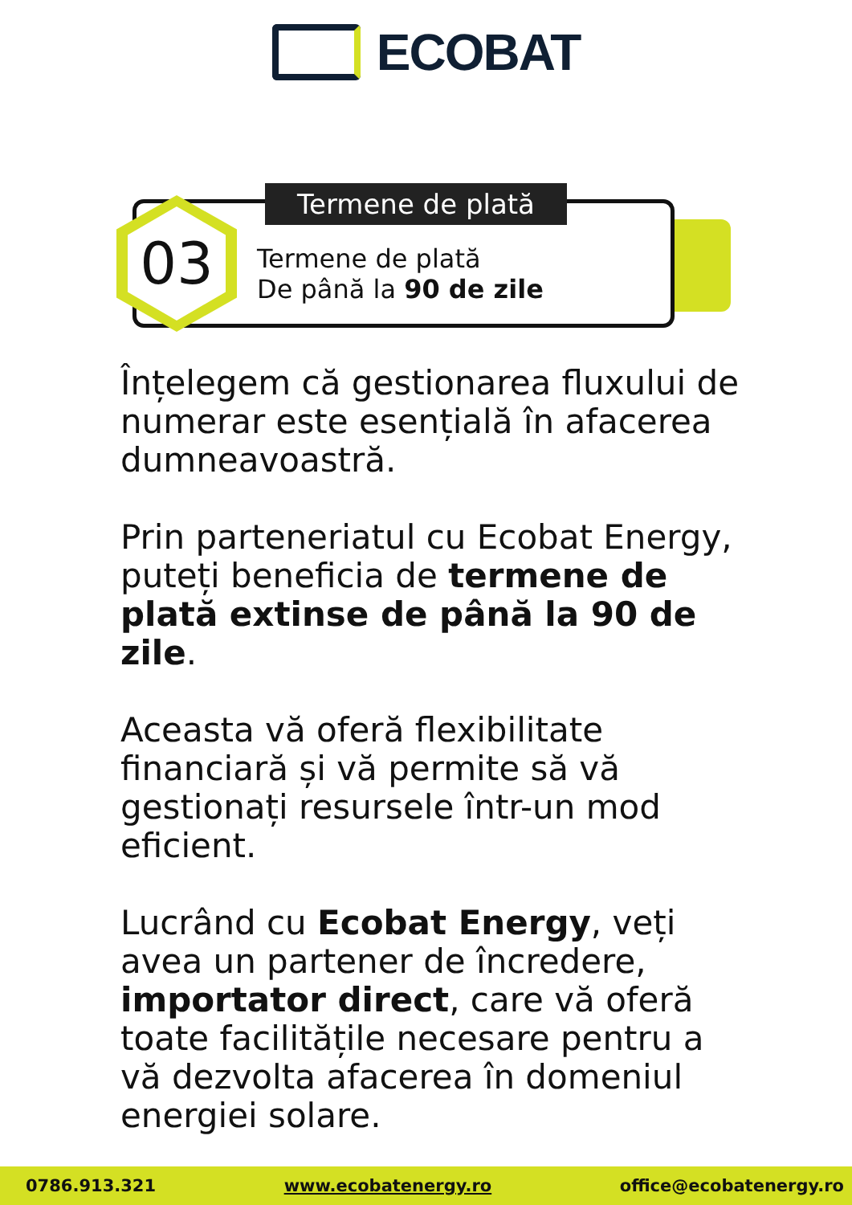ECOBAT
03 Termene de plată
Termene de plată
De până la 90 de zile
Înțelegem că gestionarea fluxului de numerar este esențială în afacerea dumneavoastră.
Prin parteneriatul cu Ecobat Energy, puteți beneficia de termene de plată extinse de până la 90 de zile.
Aceasta vă oferă flexibilitate financiară și vă permite să vă gestionați resursele într-un mod eficient.
Lucrând cu Ecobat Energy, veți avea un partener de încredere, importator direct, care vă oferă toate facilitățile necesare pentru a vă dezvolta afacerea în domeniul energiei solare.
0786.913.321 www.ecobatenergy.ro office@ecobatenergy.ro